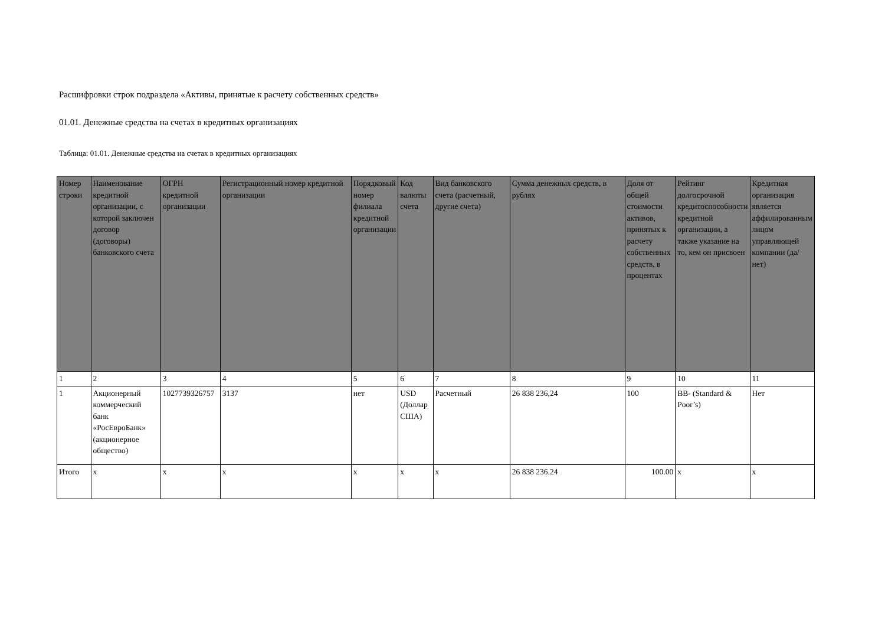Расшифровки строк подраздела «Активы, принятые к расчету собственных средств»
01.01. Денежные средства на счетах в кредитных организациях
Таблица: 01.01. Денежные средства на счетах в кредитных организациях
| Номер строки | Наименование кредитной организации, с которой заключен договор (договоры) банковского счета | ОГРН кредитной организации | Регистрационный номер кредитной организации | Порядковый номер филиала кредитной организации | Код валюты счета | Вид банковского счета (расчетный, другие счета) | Сумма денежных средств, в рублях | Доля от общей стоимости активов, принятых к расчету собственных средств, в процентах | Рейтинг долгосрочной кредитоспособности кредитной организации, а также указание на то, кем он присвоен | Кредитная организация является аффилированным лицом управляющей компании (да/нет) |
| --- | --- | --- | --- | --- | --- | --- | --- | --- | --- | --- |
| 1 | 2 | 3 | 4 | 5 | 6 | 7 | 8 | 9 | 10 | 11 |
| 1 | Акционерный коммерческий банк «РосЕвроБанк» (акционерное общество) | 1027739326757 | 3137 | нет | USD (Доллар США) | Расчетный | 26 838 236,24 | 100 | BB- (Standard & Poor’s) | Нет |
| Итого | x | x | x | x | x | x | 26 838 236.24 | 100.00 | x | x |